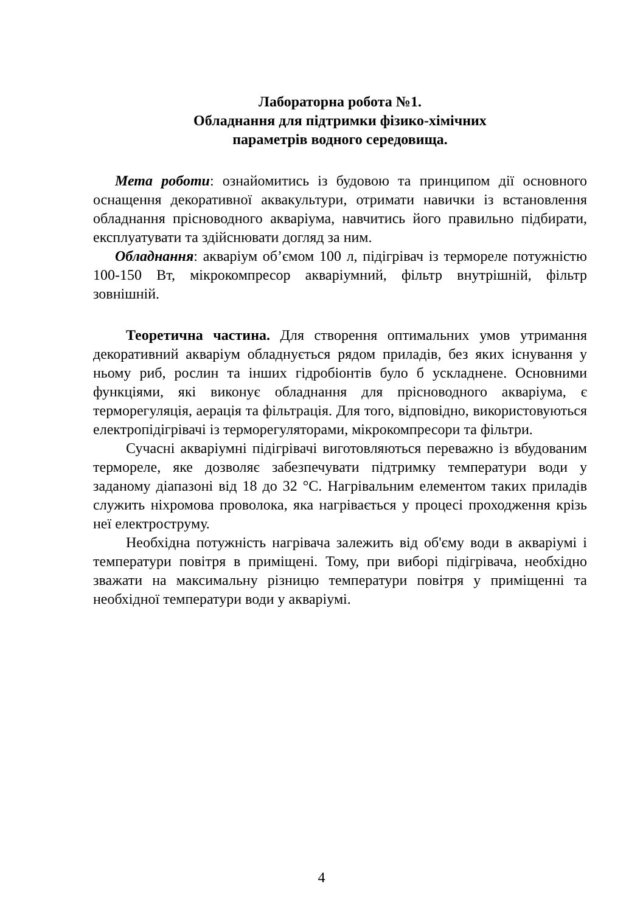Лабораторна робота №1.
Обладнання для підтримки фізико-хімічних
параметрів водного середовища.
Мета роботи: ознайомитись із будовою та принципом дії основного оснащення декоративної аквакультури, отримати навички із встановлення обладнання прісноводного акваріума, навчитись його правильно підбирати, експлуатувати та здійснювати догляд за ним.
Обладнання: акваріум об’ємом 100 л, підігрівач із термореле потужністю 100-150 Вт, мікрокомпресор акваріумний, фільтр внутрішній, фільтр зовнішній.
Теоретична частина. Для створення оптимальних умов утримання декоративний акваріум обладнується рядом приладів, без яких існування у ньому риб, рослин та інших гідробіонтів було б ускладнене. Основними функціями, які виконує обладнання для прісноводного акваріума, є терморегуляція, аерація та фільтрація. Для того, відповідно, використовуються електропідігрівачі із терморегуляторами, мікрокомпресори та фільтри.
Сучасні акваріумні підігрівачі виготовляються переважно із вбудованим термореле, яке дозволяє забезпечувати підтримку температури води у заданому діапазоні від 18 до 32 °С. Нагрівальним елементом таких приладів служить ніхромова проволока, яка нагрівається у процесі проходження крізь неї електроструму.
Необхідна потужність нагрівача залежить від об'єму води в акваріумі і температури повітря в приміщені. Тому, при виборі підігрівача, необхідно зважати на максимальну різницю температури повітря у приміщенні та необхідної температури води у акваріумі.
4